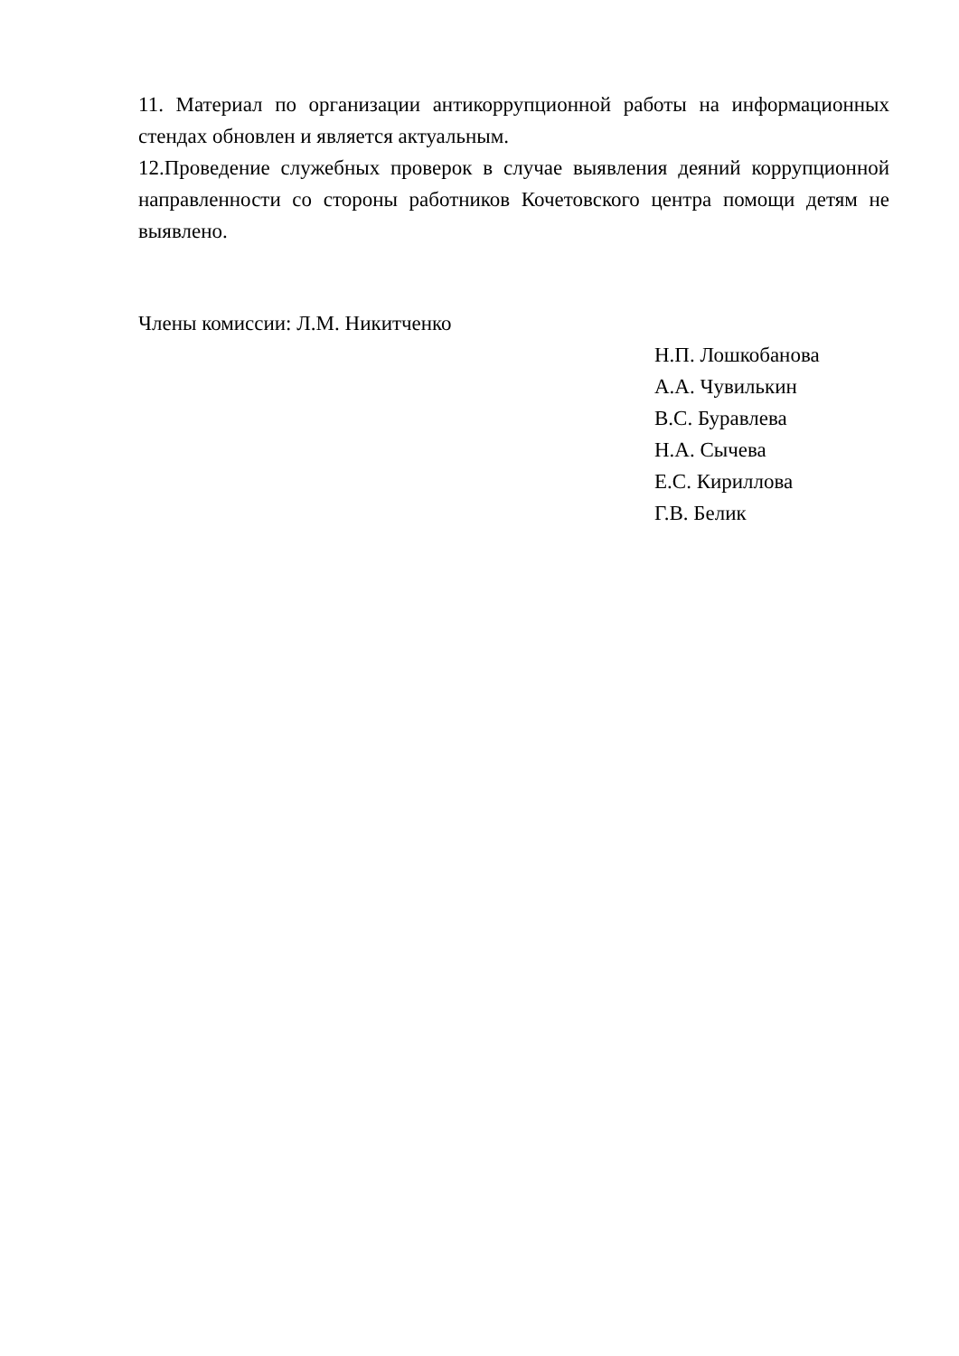11. Материал по организации антикоррупционной работы на информационных стендах обновлен и является актуальным.
12.Проведение служебных проверок в случае выявления деяний коррупционной направленности со стороны работников Кочетовского центра помощи детям не выявлено.
Члены комиссии: Л.М. Никитченко
Н.П. Лошкобанова
А.А. Чувилькин
В.С. Буравлева
Н.А. Сычева
Е.С. Кириллова
Г.В. Белик